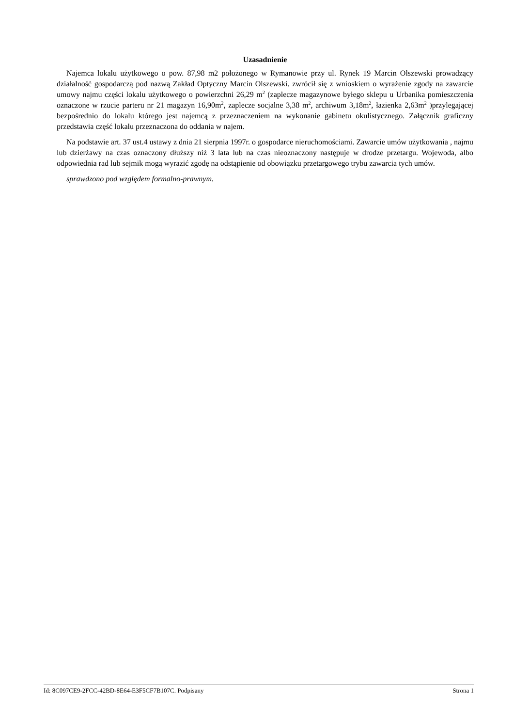Uzasadnienie
Najemca lokalu użytkowego o pow. 87,98 m2 położonego w Rymanowie przy ul. Rynek 19 Marcin Olszewski prowadzący działalność gospodarczą pod nazwą Zakład Optyczny Marcin Olszewski. zwrócił się z wnioskiem o wyrażenie zgody na zawarcie umowy najmu części lokalu użytkowego o powierzchni 26,29 m<sup>2</sup> (zaplecze magazynowe byłego sklepu u Urbanika pomieszczenia oznaczone w rzucie parteru nr 21 magazyn 16,90m<sup>2</sup>, zaplecze socjalne 3,38 m<sup>2</sup>, archiwum 3,18m<sup>2</sup>, łazienka 2,63m<sup>2</sup> )przylegającej bezpośrednio do lokalu którego jest najemcą z przeznaczeniem na wykonanie gabinetu okulistycznego. Załącznik graficzny przedstawia część lokalu przeznaczona do oddania w najem.
Na podstawie art. 37 ust.4 ustawy z dnia 21 sierpnia 1997r. o gospodarce nieruchomościami. Zawarcie umów użytkowania , najmu lub dzierżawy na czas oznaczony dłuższy niż 3 lata lub na czas nieoznaczony następuje w drodze przetargu. Wojewoda, albo odpowiednia rad lub sejmik mogą wyrazić zgodę na odstąpienie od obowiązku przetargowego trybu zawarcia tych umów.
sprawdzono pod względem formalno-prawnym.
Id: 8C097CE9-2FCC-42BD-8E64-E3F5CF7B107C. Podpisany Strona 1